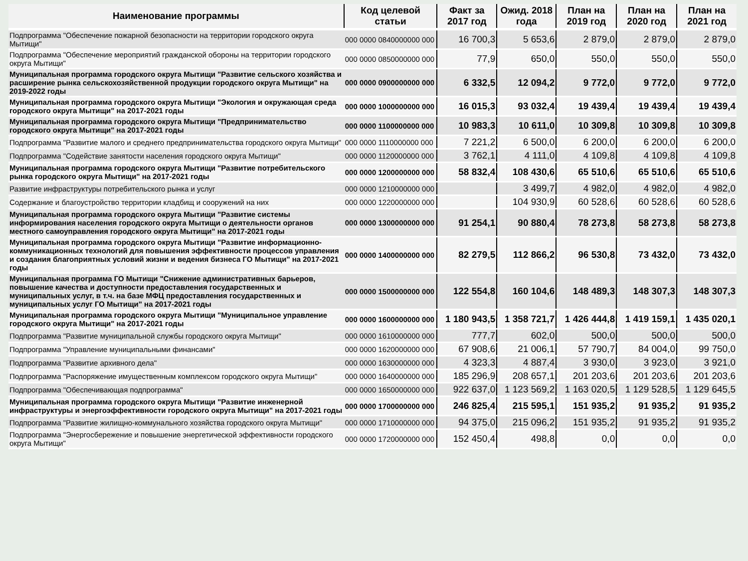| Наименование программы | Код целевой статьи | Факт за 2017 год | Ожид. 2018 года | План на 2019 год | План на 2020 год | План на 2021 год |
| --- | --- | --- | --- | --- | --- | --- |
| Подпрограмма "Обеспечение пожарной безопасности на территории городского округа Мытищи" | 000 0000 0840000000 000 | 16 700,3 | 5 653,6 | 2 879,0 | 2 879,0 | 2 879,0 |
| Подпрограмма "Обеспечение мероприятий гражданской обороны на территории городского округа Мытищи" | 000 0000 0850000000 000 | 77,9 | 650,0 | 550,0 | 550,0 | 550,0 |
| Муниципальная программа городского округа Мытищи "Развитие сельского хозяйства и расширение рынка сельскохозяйственной продукции городского округа Мытищи" на 2019-2022 годы | 000 0000 0900000000 000 | 6 332,5 | 12 094,2 | 9 772,0 | 9 772,0 | 9 772,0 |
| Муниципальная программа городского округа Мытищи "Экология и окружающая среда городского округа Мытищи" на 2017-2021 годы | 000 0000 1000000000 000 | 16 015,3 | 93 032,4 | 19 439,4 | 19 439,4 | 19 439,4 |
| Муниципальная программа городского округа Мытищи "Предпринимательство городского округа Мытищи" на 2017-2021 годы | 000 0000 1100000000 000 | 10 983,3 | 10 611,0 | 10 309,8 | 10 309,8 | 10 309,8 |
| Подпрограмма "Развитие малого и среднего предпринимательства городского округа Мытищи" | 000 0000 1110000000 000 | 7 221,2 | 6 500,0 | 6 200,0 | 6 200,0 | 6 200,0 |
| Подпрограмма "Содействие занятости населения городского округа Мытищи" | 000 0000 1120000000 000 | 3 762,1 | 4 111,0 | 4 109,8 | 4 109,8 | 4 109,8 |
| Муниципальная программа городского округа Мытищи "Развитие потребительского рынка городского округа Мытищи" на 2017-2021 годы | 000 0000 1200000000 000 | 58 832,4 | 108 430,6 | 65 510,6 | 65 510,6 | 65 510,6 |
| Развитие инфраструктуры потребительского рынка и услуг | 000 0000 1210000000 000 | | 3 499,7 | 4 982,0 | 4 982,0 | 4 982,0 |
| Содержание и благоустройство территории кладбищ и сооружений на них | 000 0000 1220000000 000 | | 104 930,9 | 60 528,6 | 60 528,6 | 60 528,6 |
| Муниципальная программа городского округа Мытищи "Развитие системы информирования населения городского округа Мытищи о деятельности органов местного самоуправления городского округа Мытищи" на 2017-2021 годы | 000 0000 1300000000 000 | 91 254,1 | 90 880,4 | 78 273,8 | 58 273,8 | 58 273,8 |
| Муниципальная программа городского округа Мытищи "Развитие информационно-коммуникационных технологий для повышения эффективности процессов управления и создания благоприятных условий жизни и ведения бизнеса ГО Мытищи" на 2017-2021 годы | 000 0000 1400000000 000 | 82 279,5 | 112 866,2 | 96 530,8 | 73 432,0 | 73 432,0 |
| Муниципальная программа ГО Мытищи "Снижение административных барьеров, повышение качества и доступности предоставления государственных и муниципальных услуг, в т.ч. на базе МФЦ предоставления государственных и муниципальных услуг ГО Мытищи" на 2017-2021 годы | 000 0000 1500000000 000 | 122 554,8 | 160 104,6 | 148 489,3 | 148 307,3 | 148 307,3 |
| Муниципальная программа городского округа Мытищи "Муниципальное управление городского округа Мытищи" на 2017-2021 годы | 000 0000 1600000000 000 | 1 180 943,5 | 1 358 721,7 | 1 426 444,8 | 1 419 159,1 | 1 435 020,1 |
| Подпрограмма "Развитие муниципальной службы городского округа Мытищи" | 000 0000 1610000000 000 | 777,7 | 602,0 | 500,0 | 500,0 | 500,0 |
| Подпрограмма "Управление муниципальными финансами" | 000 0000 1620000000 000 | 67 908,6 | 21 006,1 | 57 790,7 | 84 004,0 | 99 750,0 |
| Подпрограмма "Развитие архивного дела" | 000 0000 1630000000 000 | 4 323,3 | 4 887,4 | 3 930,0 | 3 923,0 | 3 921,0 |
| Подпрограмма "Распоряжение имущественным комплексом городского округа Мытищи" | 000 0000 1640000000 000 | 185 296,9 | 208 657,1 | 201 203,6 | 201 203,6 | 201 203,6 |
| Подпрограмма "Обеспечивающая подпрограмма" | 000 0000 1650000000 000 | 922 637,0 | 1 123 569,2 | 1 163 020,5 | 1 129 528,5 | 1 129 645,5 |
| Муниципальная программа городского округа Мытищи "Развитие инженерной инфраструктуры и энергоэффективности городского округа Мытищи" на 2017-2021 годы | 000 0000 1700000000 000 | 246 825,4 | 215 595,1 | 151 935,2 | 91 935,2 | 91 935,2 |
| Подпрограмма "Развитие жилищно-коммунального хозяйства городского округа Мытищи" | 000 0000 1710000000 000 | 94 375,0 | 215 096,2 | 151 935,2 | 91 935,2 | 91 935,2 |
| Подпрограмма "Энергосбережение и повышение энергетической эффективности городского округа Мытищи" | 000 0000 1720000000 000 | 152 450,4 | 498,8 | 0,0 | 0,0 | 0,0 |